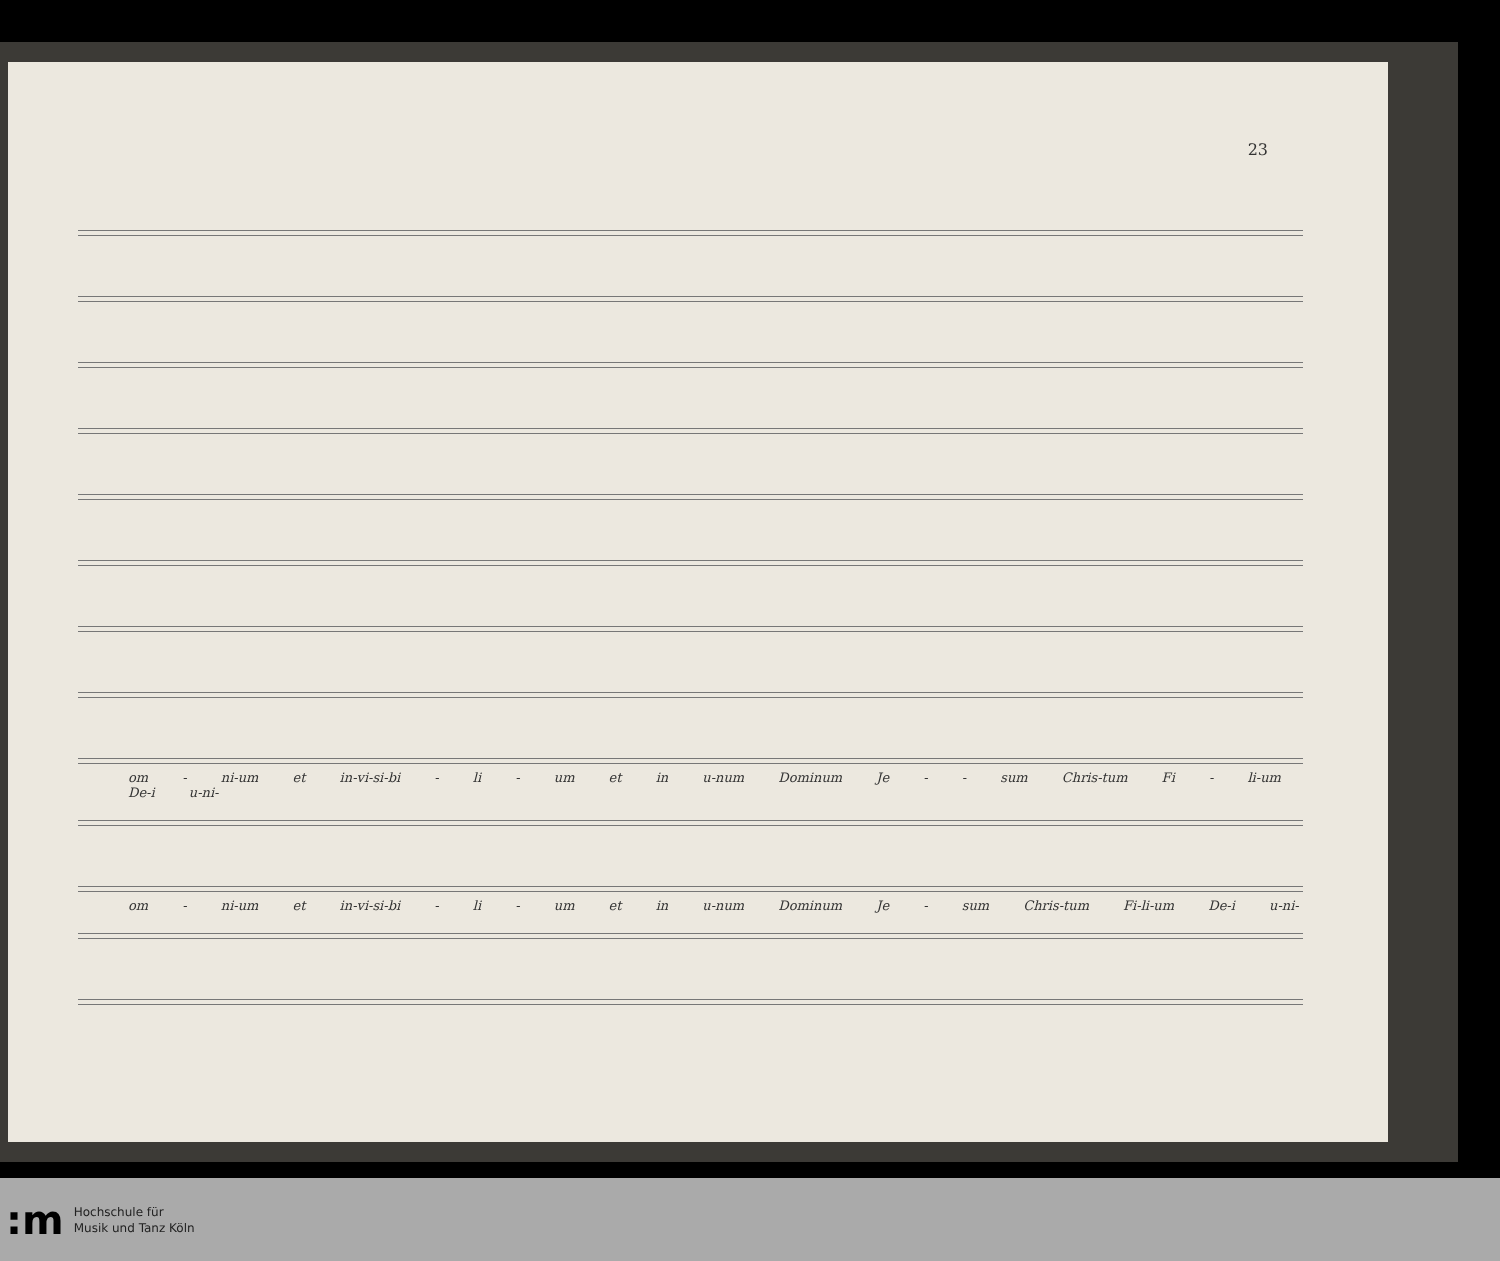23
om - ni-um et in-vi-si-bi - li - um et in u-num Dominum Je - - sum Chris-tum Fi - li-um De-i u-ni-
om - ni-um et in-vi-si-bi - li - um et in u-num Dominum Je - sum Chris-tum Fi-li-um De-i u-ni-
:m
Hochschule für
Musik und Tanz Köln